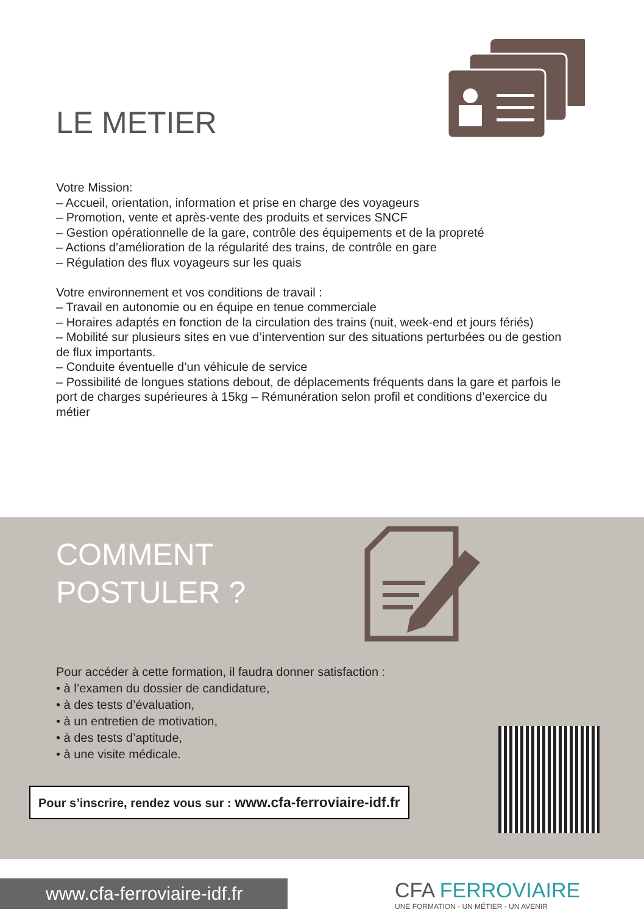LE METIER
Votre Mission:
– Accueil, orientation, information et prise en charge des voyageurs
– Promotion, vente et après-vente des produits et services SNCF
– Gestion opérationnelle de la gare, contrôle des équipements et de la propreté
– Actions d’amélioration de la régularité des trains, de contrôle en gare
– Régulation des flux voyageurs sur les quais
Votre environnement et vos conditions de travail :
– Travail en autonomie ou en équipe en tenue commerciale
– Horaires adaptés en fonction de la circulation des trains (nuit, week-end et jours fériés)
– Mobilité sur plusieurs sites en vue d’intervention sur des situations perturbées ou de gestion de flux importants.
– Conduite éventuelle d’un véhicule de service
– Possibilité de longues stations debout, de déplacements fréquents dans la gare et parfois le port de charges supérieures à 15kg – Rémunération selon profil et conditions d’exercice du métier
COMMENT
POSTULER ?
Pour accéder à cette formation, il faudra donner satisfaction :
• à l’examen du dossier de candidature,
• à des tests d’évaluation,
• à un entretien de motivation,
• à des tests d’aptitude,
• à une visite médicale.
Pour s’inscrire, rendez vous sur : www.cfa-ferroviaire-idf.fr
www.cfa-ferroviaire-idf.fr
CFA FERROVIAIRE
UNE FORMATION - UN MÉTIER - UN AVENIR